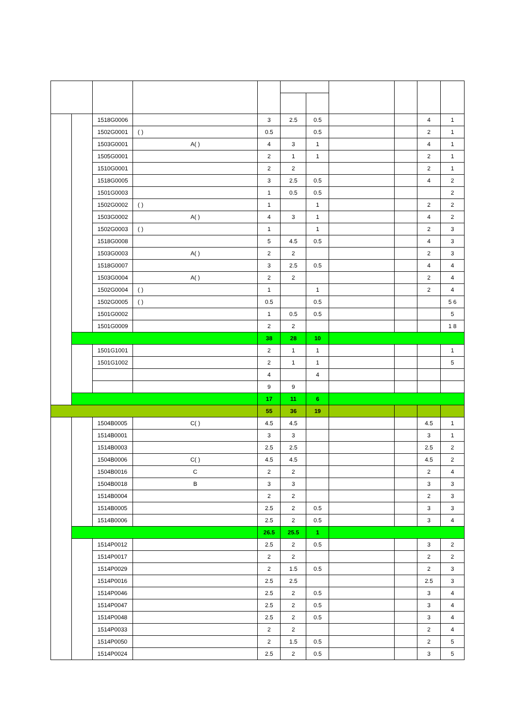| | | 1518G0006 | | 3 | 2.5 | 0.5 | | | 4 | 1 |
| | | 1502G0001 | ( ) | 0.5 | | 0.5 | | | 2 | 1 |
| | | 1503G0001 | A( ) | 4 | 3 | 1 | | | 4 | 1 |
| | | 1505G0001 | | 2 | 1 | 1 | | | 2 | 1 |
| | | 1510G0001 | | 2 | 2 | | | | 2 | 1 |
| | | 1518G0005 | | 3 | 2.5 | 0.5 | | | 4 | 2 |
| | | 1501G0003 | | 1 | 0.5 | 0.5 | | | | 2 |
| | | 1502G0002 | ( ) | 1 | | 1 | | | 2 | 2 |
| | | 1503G0002 | A( ) | 4 | 3 | 1 | | | 4 | 2 |
| | | 1502G0003 | ( ) | 1 | | 1 | | | 2 | 3 |
| | | 1518G0008 | | 5 | 4.5 | 0.5 | | | 4 | 3 |
| | | 1503G0003 | A( ) | 2 | 2 | | | | 2 | 3 |
| | | 1518G0007 | | 3 | 2.5 | 0.5 | | | 4 | 4 |
| | | 1503G0004 | A( ) | 2 | 2 | | | | 2 | 4 |
| | | 1502G0004 | ( ) | 1 | | 1 | | | 2 | 4 |
| | | 1502G0005 | ( ) | 0.5 | | 0.5 | | | | 5 6 |
| | | 1501G0002 | | 1 | 0.5 | 0.5 | | | | 5 |
| | | 1501G0009 | | 2 | 2 | | | | | 1 8 |
| | | | | 38 | 28 | 10 | | | | |
| | | 1501G1001 | | 2 | 1 | 1 | | | | 1 |
| | | 1501G1002 | | 2 | 1 | 1 | | | | 5 |
| | | | | 4 | | 4 | | | | |
| | | | | 9 | 9 | | | | | |
| | | | | 17 | 11 | 6 | | | | |
| | | | | 55 | 36 | 19 | | | | |
| | | 1504B0005 | C( ) | 4.5 | 4.5 | | | | 4.5 | 1 |
| | | 1514B0001 | | 3 | 3 | | | | 3 | 1 |
| | | 1514B0003 | | 2.5 | 2.5 | | | | 2.5 | 2 |
| | | 1504B0006 | C( ) | 4.5 | 4.5 | | | | 4.5 | 2 |
| | | 1504B0016 | C | 2 | 2 | | | | 2 | 4 |
| | | 1504B0018 | B | 3 | 3 | | | | 3 | 3 |
| | | 1514B0004 | | 2 | 2 | | | | 2 | 3 |
| | | 1514B0005 | | 2.5 | 2 | 0.5 | | | 3 | 3 |
| | | 1514B0006 | | 2.5 | 2 | 0.5 | | | 3 | 4 |
| | | | | 26.5 | 25.5 | 1 | | | | |
| | | 1514P0012 | | 2.5 | 2 | 0.5 | | | 3 | 2 |
| | | 1514P0017 | | 2 | 2 | | | | 2 | 2 |
| | | 1514P0029 | | 2 | 1.5 | 0.5 | | | 2 | 3 |
| | | 1514P0016 | | 2.5 | 2.5 | | | | 2.5 | 3 |
| | | 1514P0046 | | 2.5 | 2 | 0.5 | | | 3 | 4 |
| | | 1514P0047 | | 2.5 | 2 | 0.5 | | | 3 | 4 |
| | | 1514P0048 | | 2.5 | 2 | 0.5 | | | 3 | 4 |
| | | 1514P0033 | | 2 | 2 | | | | 2 | 4 |
| | | 1514P0050 | | 2 | 1.5 | 0.5 | | | 2 | 5 |
| | | 1514P0024 | | 2.5 | 2 | 0.5 | | | 3 | 5 |